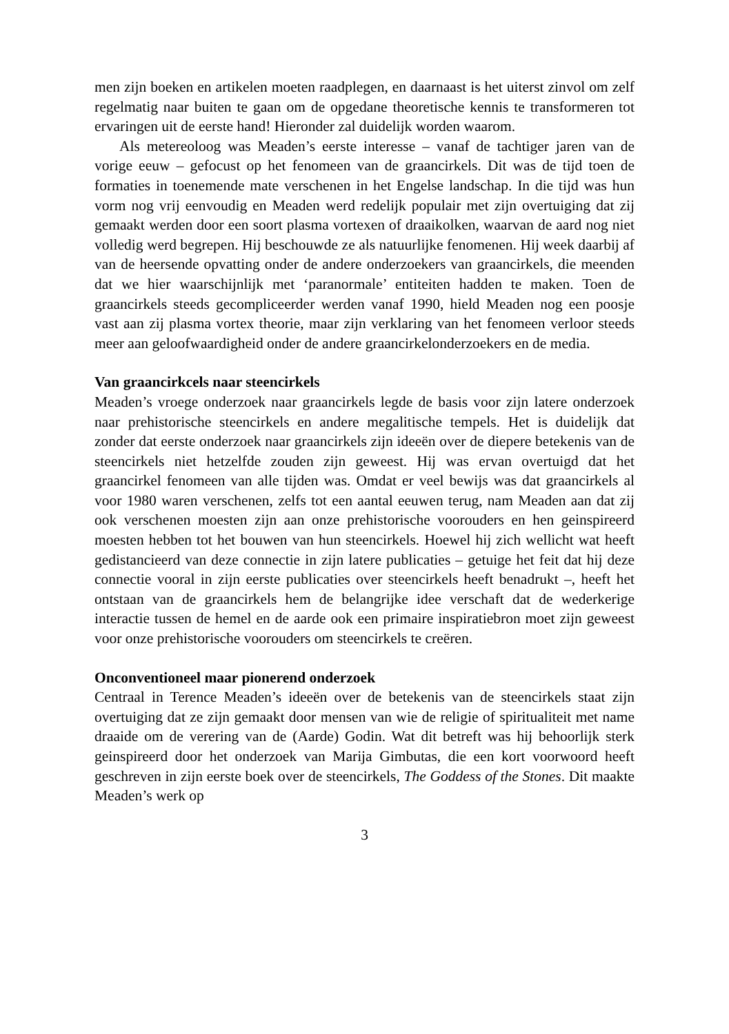men zijn boeken en artikelen moeten raadplegen, en daarnaast is het uiterst zinvol om zelf regelmatig naar buiten te gaan om de opgedane theoretische kennis te transformeren tot ervaringen uit de eerste hand! Hieronder zal duidelijk worden waarom.
Als metereoloog was Meaden’s eerste interesse – vanaf de tachtiger jaren van de vorige eeuw – gefocust op het fenomeen van de graancirkels. Dit was de tijd toen de formaties in toenemende mate verschenen in het Engelse landschap. In die tijd was hun vorm nog vrij eenvoudig en Meaden werd redelijk populair met zijn overtuiging dat zij gemaakt werden door een soort plasma vortexen of draaikolken, waarvan de aard nog niet volledig werd begrepen. Hij beschouwde ze als natuurlijke fenomenen. Hij week daarbij af van de heersende opvatting onder de andere onderzoekers van graancirkels, die meenden dat we hier waarschijnlijk met ‘paranormale’ entiteiten hadden te maken. Toen de graancirkels steeds gecompliceerder werden vanaf 1990, hield Meaden nog een poosje vast aan zij plasma vortex theorie, maar zijn verklaring van het fenomeen verloor steeds meer aan geloofwaardigheid onder de andere graancirkelonderzoekers en de media.
Van graancirkcels naar steencirkels
Meaden’s vroege onderzoek naar graancirkels legde de basis voor zijn latere onderzoek naar prehistorische steencirkels en andere megalitische tempels. Het is duidelijk dat zonder dat eerste onderzoek naar graancirkels zijn ideeën over de diepere betekenis van de steencirkels niet hetzelfde zouden zijn geweest. Hij was ervan overtuigd dat het graancirkel fenomeen van alle tijden was. Omdat er veel bewijs was dat graancirkels al voor 1980 waren verschenen, zelfs tot een aantal eeuwen terug, nam Meaden aan dat zij ook verschenen moesten zijn aan onze prehistorische voorouders en hen geinspireerd moesten hebben tot het bouwen van hun steencirkels. Hoewel hij zich wellicht wat heeft gedistancieerd van deze connectie in zijn latere publicaties – getuige het feit dat hij deze connectie vooral in zijn eerste publicaties over steencirkels heeft benadrukt –, heeft het ontstaan van de graancirkels hem de belangrijke idee verschaft dat de wederkerige interactie tussen de hemel en de aarde ook een primaire inspiratiebron moet zijn geweest voor onze prehistorische voorouders om steencirkels te creëren.
Onconventioneel maar pionerend onderzoek
Centraal in Terence Meaden’s ideeën over de betekenis van de steencirkels staat zijn overtuiging dat ze zijn gemaakt door mensen van wie de religie of spiritualiteit met name draaide om de verering van de (Aarde) Godin. Wat dit betreft was hij behoorlijk sterk geinspireerd door het onderzoek van Marija Gimbutas, die een kort voorwoord heeft geschreven in zijn eerste boek over de steencirkels, The Goddess of the Stones. Dit maakte Meaden’s werk op
3